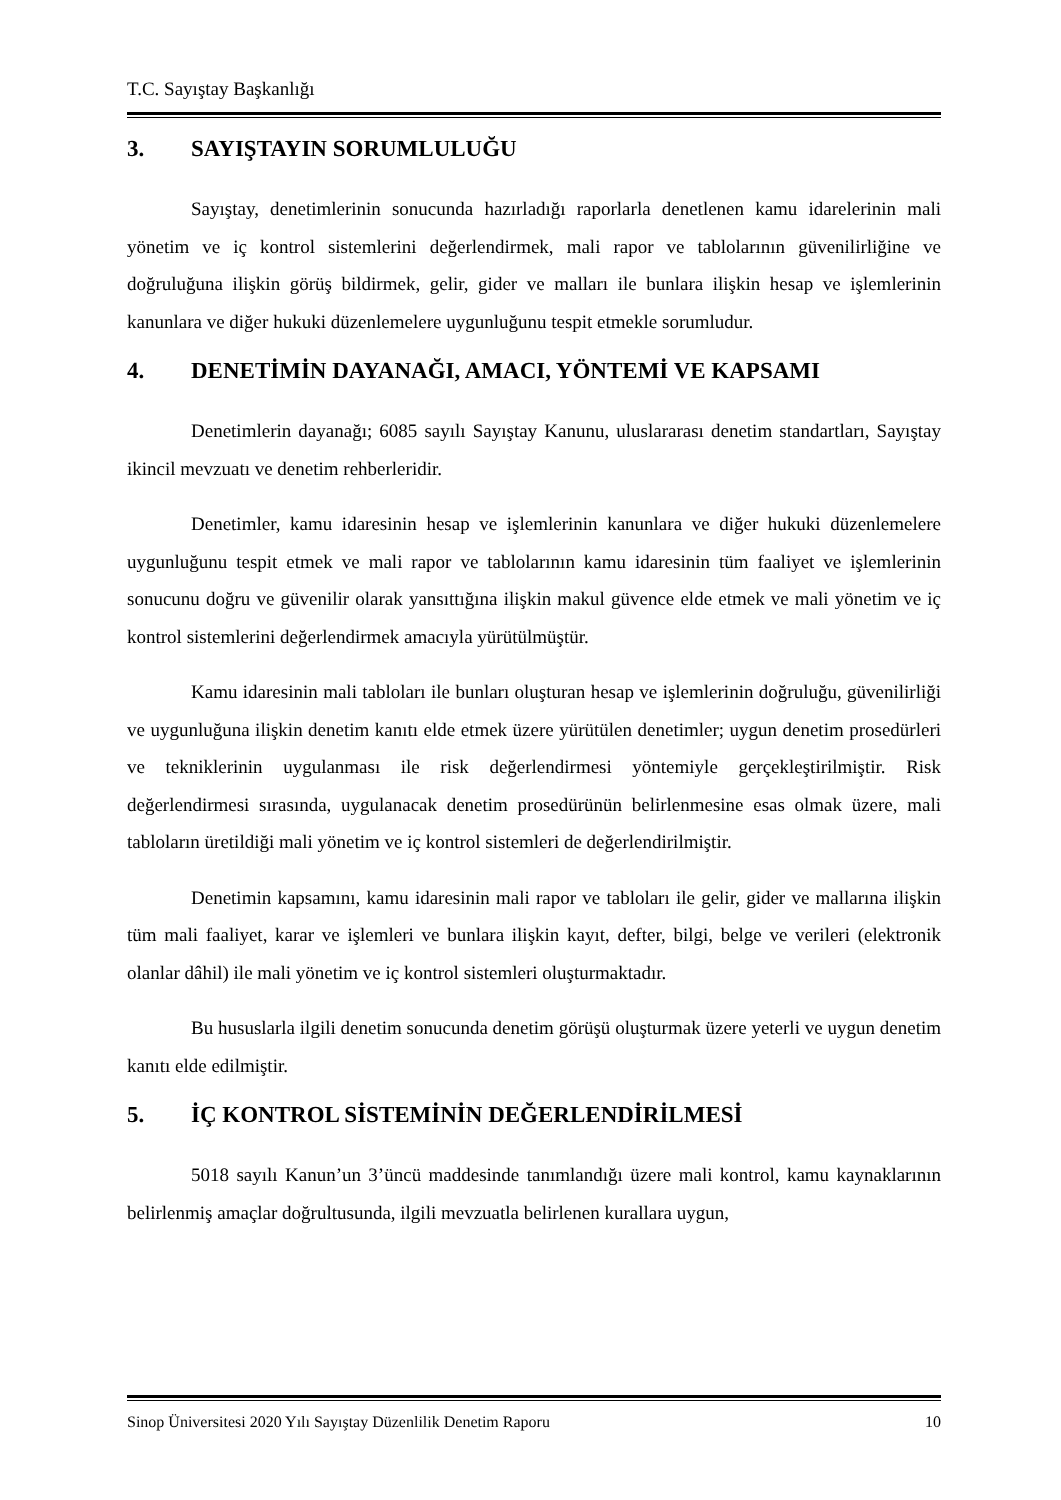T.C. Sayıştay Başkanlığı
3. SAYIŞTAYIN SORUMLULUĞU
Sayıştay, denetimlerinin sonucunda hazırladığı raporlarla denetlenen kamu idarelerinin mali yönetim ve iç kontrol sistemlerini değerlendirmek, mali rapor ve tablolarının güvenilirliğine ve doğruluğuna ilişkin görüş bildirmek, gelir, gider ve malları ile bunlara ilişkin hesap ve işlemlerinin kanunlara ve diğer hukuki düzenlemelere uygunluğunu tespit etmekle sorumludur.
4. DENETİMİN DAYANAĞI, AMACI, YÖNTEMİ VE KAPSAMI
Denetimlerin dayanağı; 6085 sayılı Sayıştay Kanunu, uluslararası denetim standartları, Sayıştay ikincil mevzuatı ve denetim rehberleridir.
Denetimler, kamu idaresinin hesap ve işlemlerinin kanunlara ve diğer hukuki düzenlemelere uygunluğunu tespit etmek ve mali rapor ve tablolarının kamu idaresinin tüm faaliyet ve işlemlerinin sonucunu doğru ve güvenilir olarak yansıttığına ilişkin makul güvence elde etmek ve mali yönetim ve iç kontrol sistemlerini değerlendirmek amacıyla yürütülmüştür.
Kamu idaresinin mali tabloları ile bunları oluşturan hesap ve işlemlerinin doğruluğu, güvenilirliği ve uygunluğuna ilişkin denetim kanıtı elde etmek üzere yürütülen denetimler; uygun denetim prosedürleri ve tekniklerinin uygulanması ile risk değerlendirmesi yöntemiyle gerçekleştirilmiştir. Risk değerlendirmesi sırasında, uygulanacak denetim prosedürünün belirlenmesine esas olmak üzere, mali tabloların üretildiği mali yönetim ve iç kontrol sistemleri de değerlendirilmiştir.
Denetimin kapsamını, kamu idaresinin mali rapor ve tabloları ile gelir, gider ve mallarına ilişkin tüm mali faaliyet, karar ve işlemleri ve bunlara ilişkin kayıt, defter, bilgi, belge ve verileri (elektronik olanlar dâhil) ile mali yönetim ve iç kontrol sistemleri oluşturmaktadır.
Bu hususlarla ilgili denetim sonucunda denetim görüşü oluşturmak üzere yeterli ve uygun denetim kanıtı elde edilmiştir.
5. İÇ KONTROL SİSTEMİNİN DEĞERLENDİRİLMESİ
5018 sayılı Kanun’un 3’üncü maddesinde tanımlandığı üzere mali kontrol, kamu kaynaklarının belirlenmiş amaçlar doğrultusunda, ilgili mevzuatla belirlenen kurallara uygun,
Sinop Üniversitesi 2020 Yılı Sayıştay Düzenlilik Denetim Raporu 10